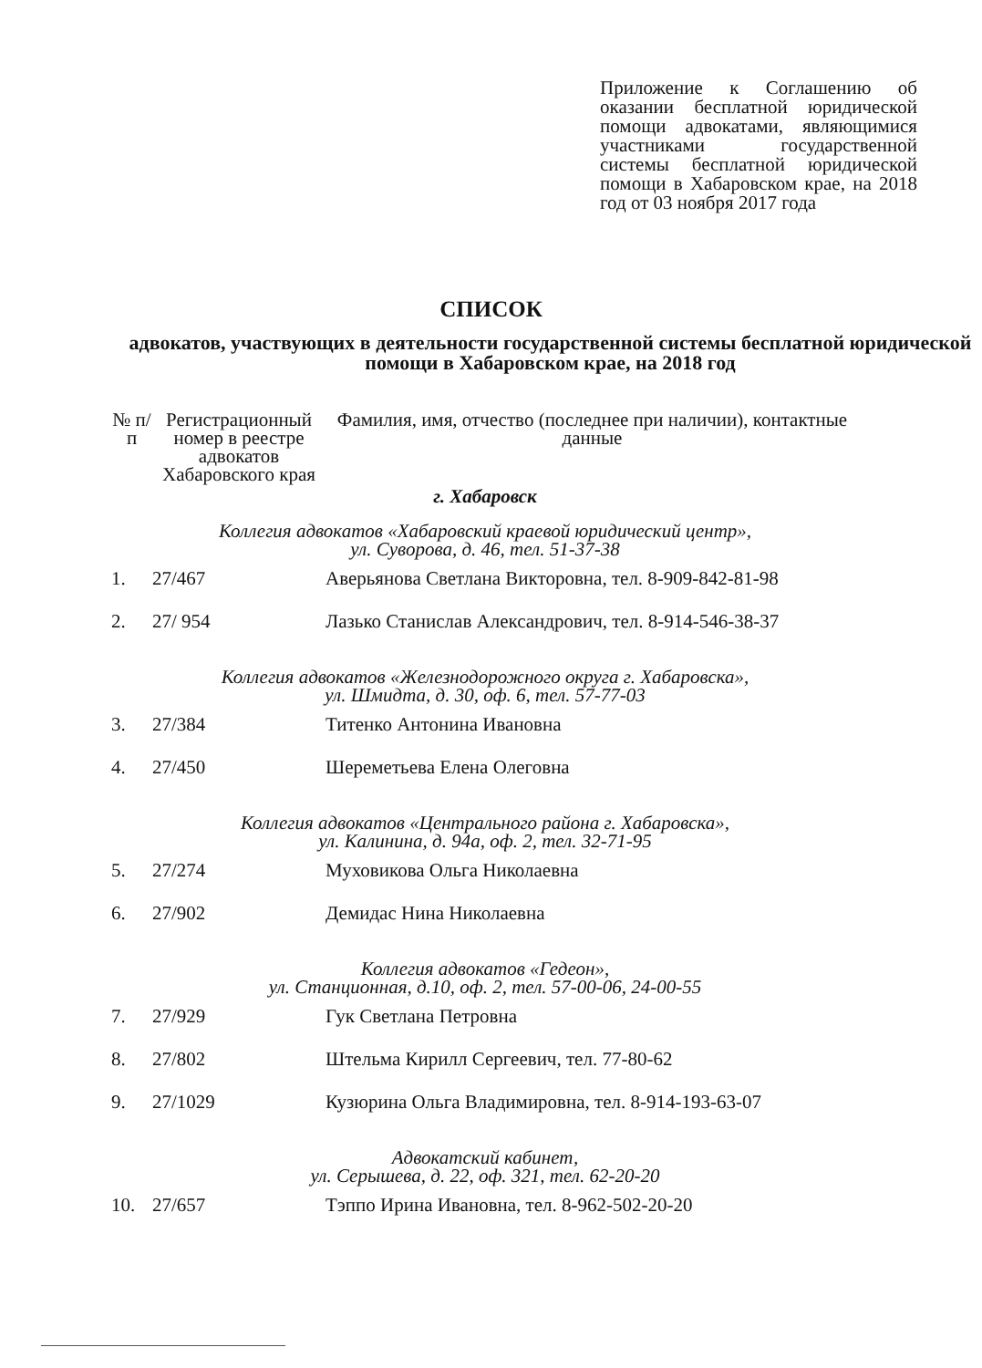Приложение к Соглашению об оказании бесплатной юридической помощи адвокатами, являющимися участниками государственной системы бесплатной юридической помощи в Хабаровском крае, на 2018 год от 03 ноября 2017 года
СПИСОК
адвокатов, участвующих в деятельности государственной системы бесплатной юридической помощи в Хабаровском крае, на 2018 год
| № п/п | Регистрационный номер в реестре адвокатов Хабаровского края | Фамилия, имя, отчество (последнее при наличии), контактные данные |
| --- | --- | --- |
| г. Хабаровск | | |
| Коллегия адвокатов «Хабаровский краевой юридический центр», ул. Суворова, д. 46, тел. 51-37-38 | | |
| 1. | 27/467 | Аверьянова Светлана Викторовна, тел. 8-909-842-81-98 |
| 2. | 27/ 954 | Лазько Станислав Александрович, тел. 8-914-546-38-37 |
| Коллегия адвокатов «Железнодорожного округа г. Хабаровска», ул. Шмидта, д. 30, оф. 6, тел. 57-77-03 | | |
| 3. | 27/384 | Титенко Антонина Ивановна |
| 4. | 27/450 | Шереметьева Елена Олеговна |
| Коллегия адвокатов «Центрального района г. Хабаровска», ул. Калинина, д. 94а, оф. 2, тел. 32-71-95 | | |
| 5. | 27/274 | Муховикова Ольга Николаевна |
| 6. | 27/902 | Демидас Нина Николаевна |
| Коллегия адвокатов «Гедеон», ул. Станционная, д.10, оф. 2, тел. 57-00-06, 24-00-55 | | |
| 7. | 27/929 | Гук Светлана Петровна |
| 8. | 27/802 | Штельма Кирилл Сергеевич, тел. 77-80-62 |
| 9. | 27/1029 | Кузюрина Ольга Владимировна, тел. 8-914-193-63-07 |
| Адвокатский кабинет, ул. Серышева, д. 22, оф. 321, тел. 62-20-20 | | |
| 10. | 27/657 | Тэппо Ирина Ивановна, тел. 8-962-502-20-20 |